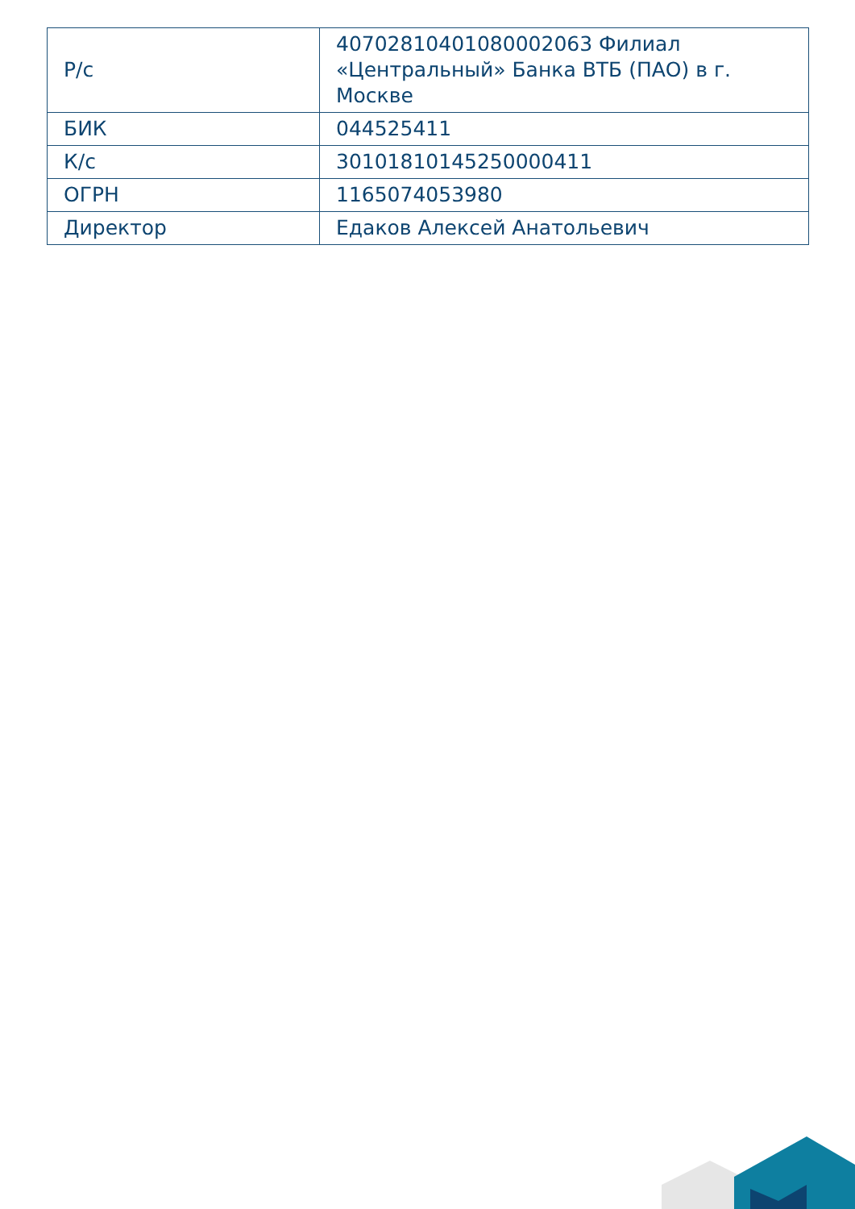| Р/с | 40702810401080002063 Филиал «Центральный» Банка ВТБ (ПАО) в г. Москве |
| БИК | 044525411 |
| К/с | 30101810145250000411 |
| ОГРН | 1165074053980 |
| Директор | Едаков Алексей Анатольевич |